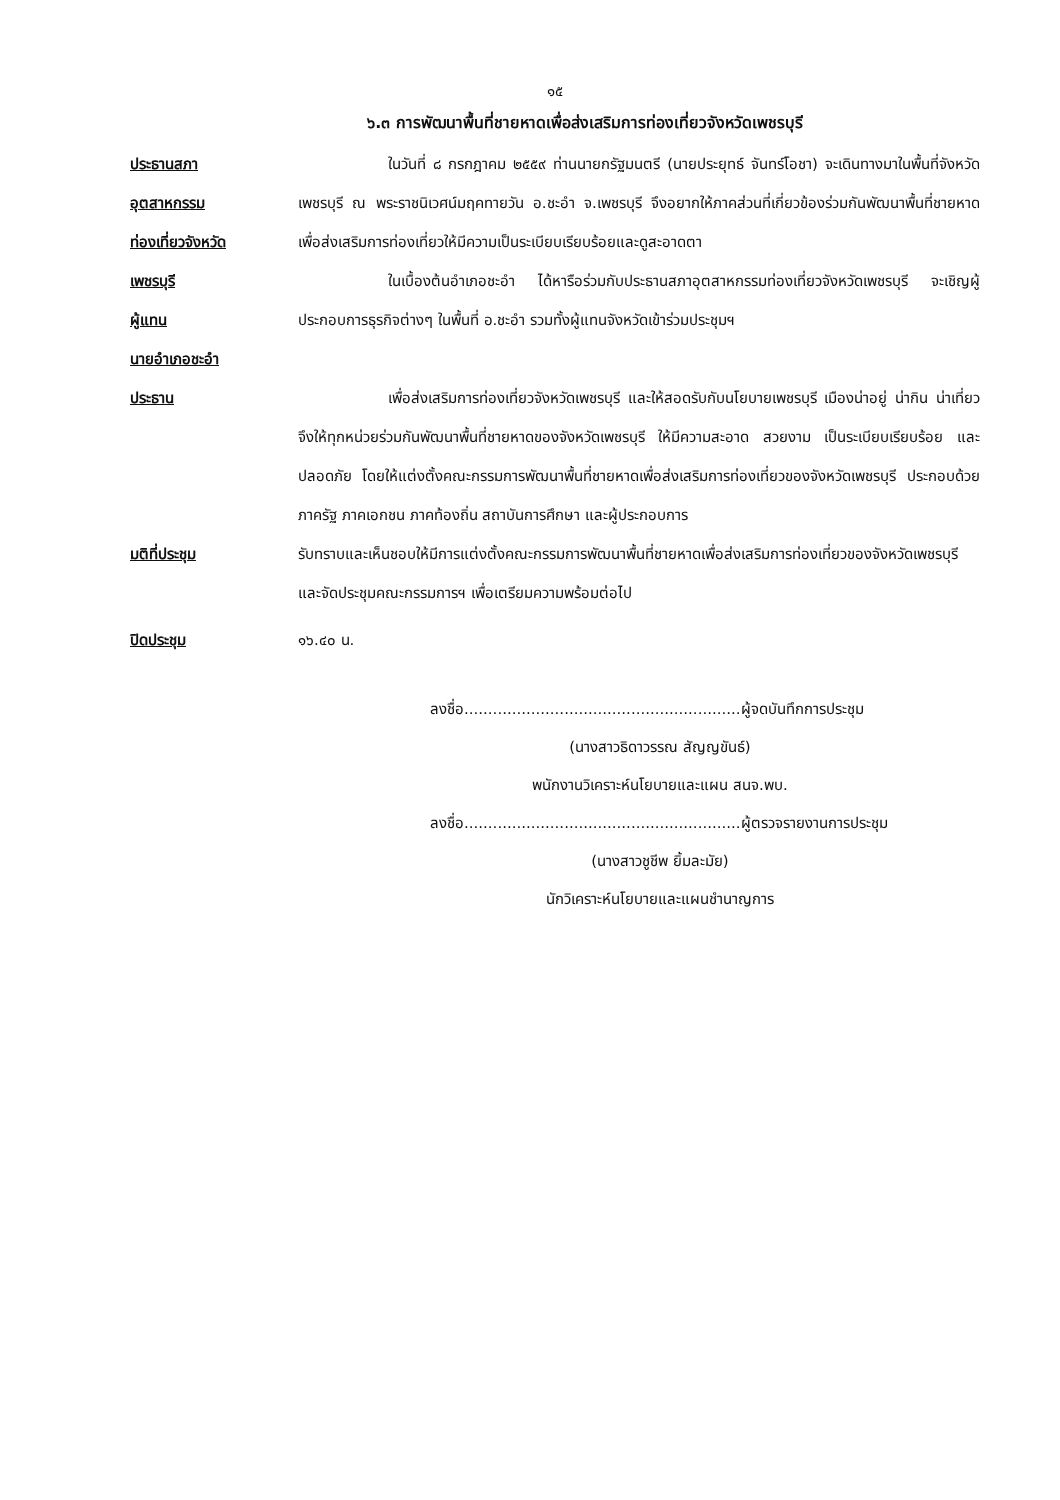๑๕
๖.๓ การพัฒนาพื้นที่ชายหาดเพื่อส่งเสริมการท่องเที่ยวจังหวัดเพชรบุรี
ประธานสภา
อุตสาหกรรม
ท่องเที่ยวจังหวัด
เพชรบุรี
ผู้แทน
นายอำเภอชะอำ
ในวันที่ ๘ กรกฎาคม ๒๕๕๙ ท่านนายกรัฐมนตรี (นายประยุทธ์ จันทร์โอชา) จะเดินทางมาในพื้นที่จังหวัดเพชรบุรี ณ พระราชนิเวศน์มฤคทายวัน อ.ชะอำ จ.เพชรบุรี จึงอยากให้ภาคส่วนที่เกี่ยวข้องร่วมกันพัฒนาพื้นที่ชายหาดเพื่อส่งเสริมการท่องเที่ยวให้มีความเป็นระเบียบเรียบร้อยและดูสะอาดตา
ในเบื้องต้นอำเภอชะอำ ได้หารือร่วมกับประธานสภาอุตสาหกรรมท่องเที่ยวจังหวัดเพชรบุรี จะเชิญผู้ประกอบการธุรกิจต่างๆ ในพื้นที่ อ.ชะอำ รวมทั้งผู้แทนจังหวัดเข้าร่วมประชุมฯ
ประธาน เพื่อส่งเสริมการท่องเที่ยวจังหวัดเพชรบุรี และให้สอดรับกับนโยบายเพชรบุรี เมืองน่าอยู่ น่ากิน น่าเที่ยว จึงให้ทุกหน่วยร่วมกันพัฒนาพื้นที่ชายหาดของจังหวัดเพชรบุรี ให้มีความสะอาด สวยงาม เป็นระเบียบเรียบร้อย และปลอดภัย โดยให้แต่งตั้งคณะกรรมการพัฒนาพื้นที่ชายหาดเพื่อส่งเสริมการท่องเที่ยวของจังหวัดเพชรบุรี ประกอบด้วยภาครัฐ ภาคเอกชน ภาคท้องถิ่น สถาบันการศึกษา และผู้ประกอบการ
มติที่ประชุม รับทราบและเห็นชอบให้มีการแต่งตั้งคณะกรรมการพัฒนาพื้นที่ชายหาดเพื่อส่งเสริมการท่องเที่ยวของจังหวัดเพชรบุรี และจัดประชุมคณะกรรมการฯ เพื่อเตรียมความพร้อมต่อไป
ปิดประชุม ๑๖.๔๐ น.
ลงชื่อ..........................................................ผู้จดบันทึกการประชุม
(นางสาวธิดาวรรณ สัญญขันธ์)
พนักงานวิเคราะห์นโยบายและแผน สนจ.พบ.
ลงชื่อ..........................................................ผู้ตรวจรายงานการประชุม
(นางสาวชูชีพ ยิ้มละมัย)
นักวิเคราะห์นโยบายและแผนชำนาญการ